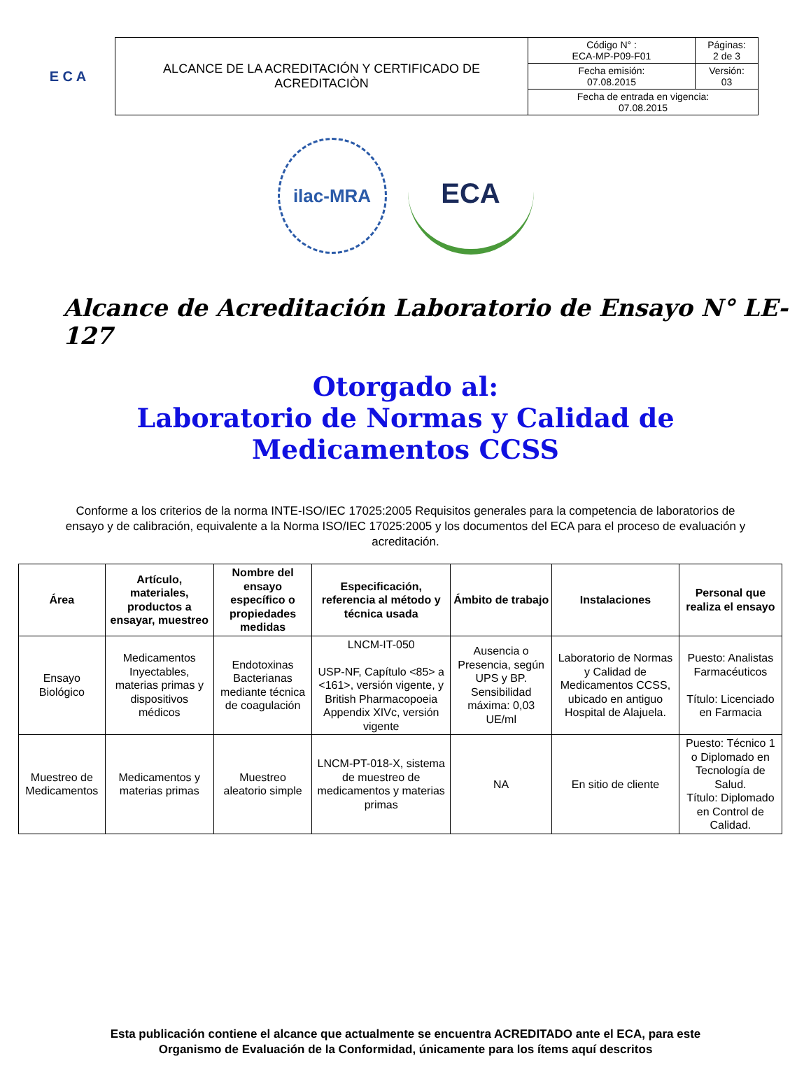E C A
| ALCANCE DE LA ACREDITACIÓN Y CERTIFICADO DE ACREDITACIÒN | Código N° : ECA-MP-P09-F01 | Páginas: 2 de 3 |
| | Fecha emisión: 07.08.2015 | Versión: 03 |
| | Fecha de entrada en vigencia: 07.08.2015 | |
ilac-MRA
ECA
Alcance de Acreditación Laboratorio de Ensayo N° LE-127
Otorgado al:
Laboratorio de Normas y Calidad de
Medicamentos CCSS
Conforme a los criterios de la norma INTE-ISO/IEC 17025:2005 Requisitos generales para la competencia de laboratorios de ensayo y de calibración, equivalente a la Norma ISO/IEC 17025:2005 y los documentos del ECA para el proceso de evaluación y acreditación.
| Área | Artículo, materiales, productos a ensayar, muestreo | Nombre del ensayo específico o propiedades medidas | Especificación, referencia al método y técnica usada | Ámbito de trabajo | Instalaciones | Personal que realiza el ensayo |
| --- | --- | --- | --- | --- | --- | --- |
| Ensayo Biológico | Medicamentos Inyectables, materias primas y dispositivos médicos | Endotoxinas Bacterianas mediante técnica de coagulación | LNCM-IT-050 USP-NF, Capítulo <85> a <161>, versión vigente, y British Pharmacopoeia Appendix XIVc, versión vigente | Ausencia o Presencia, según UPS y BP. Sensibilidad máxima: 0,03 UE/ml | Laboratorio de Normas y Calidad de Medicamentos CCSS, ubicado en antiguo Hospital de Alajuela. | Puesto: Analistas Farmacéuticos Título: Licenciado en Farmacia |
| Muestreo de Medicamentos | Medicamentos y materias primas | Muestreo aleatorio simple | LNCM-PT-018-X, sistema de muestreo de medicamentos y materias primas | NA | En sitio de cliente | Puesto: Técnico 1 o Diplomado en Tecnología de Salud. Título: Diplomado en Control de Calidad. |
Esta publicación contiene el alcance que actualmente se encuentra ACREDITADO ante el ECA, para este
Organismo de Evaluación de la Conformidad, únicamente para los ítems aquí descritos